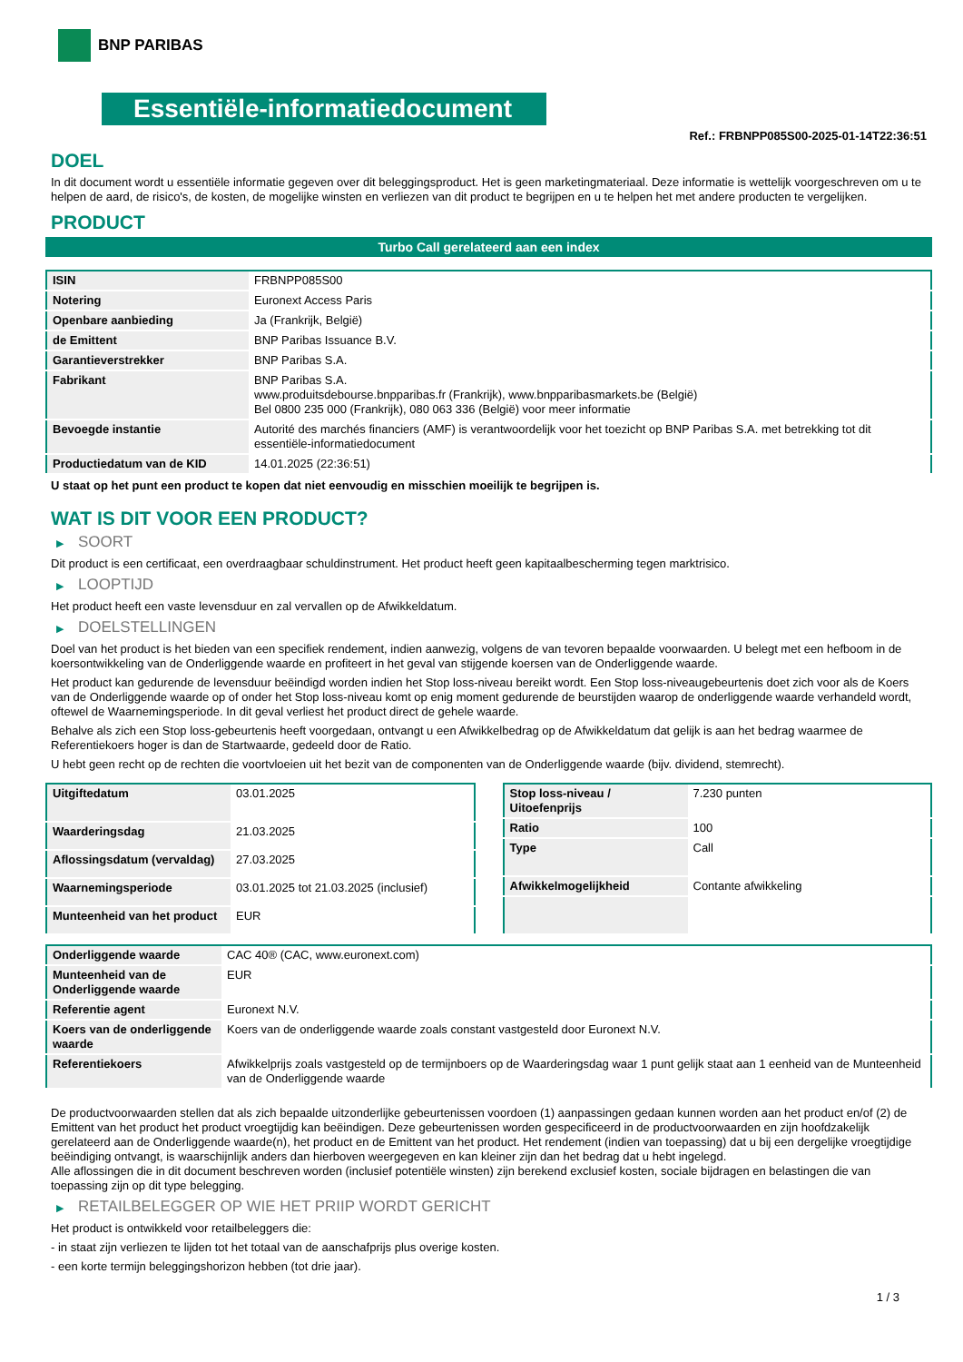BNP PARIBAS
Essentiële-informatiedocument
Ref.: FRBNPP085S00-2025-01-14T22:36:51
DOEL
In dit document wordt u essentiële informatie gegeven over dit beleggingsproduct. Het is geen marketingmateriaal. Deze informatie is wettelijk voorgeschreven om u te helpen de aard, de risico's, de kosten, de mogelijke winsten en verliezen van dit product te begrijpen en u te helpen het met andere producten te vergelijken.
PRODUCT
Turbo Call gerelateerd aan een index
| ISIN | FRBNPP085S00 |
| Notering | Euronext Access Paris |
| Openbare aanbieding | Ja (Frankrijk, België) |
| de Emittent | BNP Paribas Issuance B.V. |
| Garantieverstrekker | BNP Paribas S.A. |
| Fabrikant | BNP Paribas S.A. www.produitsdebourse.bnpparibas.fr (Frankrijk), www.bnpparibasmarkets.be (België) Bel 0800 235 000 (Frankrijk), 080 063 336 (België) voor meer informatie |
| Bevoegde instantie | Autorité des marchés financiers (AMF) is verantwoordelijk voor het toezicht op BNP Paribas S.A. met betrekking tot dit essentiële-informatiedocument |
| Productiedatum van de KID | 14.01.2025 (22:36:51) |
U staat op het punt een product te kopen dat niet eenvoudig en misschien moeilijk te begrijpen is.
WAT IS DIT VOOR EEN PRODUCT?
▶ SOORT
Dit product is een certificaat, een overdraagbaar schuldinstrument. Het product heeft geen kapitaalbescherming tegen marktrisico.
▶ LOOPTIJD
Het product heeft een vaste levensduur en zal vervallen op de Afwikkeldatum.
▶ DOELSTELLINGEN
Doel van het product is het bieden van een specifiek rendement, indien aanwezig, volgens de van tevoren bepaalde voorwaarden. U belegt met een hefboom in de koersontwikkeling van de Onderliggende waarde en profiteert in het geval van stijgende koersen van de Onderliggende waarde.
Het product kan gedurende de levensduur beëindigd worden indien het Stop loss-niveau bereikt wordt. Een Stop loss-niveaugebeurtenis doet zich voor als de Koers van de Onderliggende waarde op of onder het Stop loss-niveau komt op enig moment gedurende de beurstijden waarop de onderliggende waarde verhandeld wordt, oftewel de Waarnemingsperiode. In dit geval verliest het product direct de gehele waarde.
Behalve als zich een Stop loss-gebeurtenis heeft voorgedaan, ontvangt u een Afwikkelbedrag op de Afwikkeldatum dat gelijk is aan het bedrag waarmee de Referentiekoers hoger is dan de Startwaarde, gedeeld door de Ratio.
U hebt geen recht op de rechten die voortvloeien uit het bezit van de componenten van de Onderliggende waarde (bijv. dividend, stemrecht).
| Uitgiftedatum | 03.01.2025 |
| Waarderingsdag | 21.03.2025 |
| Aflossingsdatum (vervaldag) | 27.03.2025 |
| Waarnemingsperiode | 03.01.2025 tot 21.03.2025 (inclusief) |
| Munteenheid van het product | EUR |
| Stop loss-niveau / Uitoefenprijs | 7.230 punten |
| Ratio | 100 |
| Type | Call |
| Afwikkelmogelijkheid | Contante afwikkeling |
| Onderliggende waarde | CAC 40® (CAC, www.euronext.com) |
| Munteenheid van de Onderliggende waarde | EUR |
| Referentie agent | Euronext N.V. |
| Koers van de onderliggende waarde | Koers van de onderliggende waarde zoals constant vastgesteld door Euronext N.V. |
| Referentiekoers | Afwikkelprijs zoals vastgesteld op de termijnboers op de Waarderingsdag waar 1 punt gelijk staat aan 1 eenheid van de Munteenheid van de Onderliggende waarde |
De productvoorwaarden stellen dat als zich bepaalde uitzonderlijke gebeurtenissen voordoen (1) aanpassingen gedaan kunnen worden aan het product en/of (2) de Emittent van het product het product vroegtijdig kan beëindigen. Deze gebeurtenissen worden gespecificeerd in de productvoorwaarden en zijn hoofdzakelijk gerelateerd aan de Onderliggende waarde(n), het product en de Emittent van het product. Het rendement (indien van toepassing) dat u bij een dergelijke vroegtijdige beëindiging ontvangt, is waarschijnlijk anders dan hierboven weergegeven en kan kleiner zijn dan het bedrag dat u hebt ingelegd.
Alle aflossingen die in dit document beschreven worden (inclusief potentiële winsten) zijn berekend exclusief kosten, sociale bijdragen en belastingen die van toepassing zijn op dit type belegging.
▶ RETAILBELEGGER OP WIE HET PRIIP WORDT GERICHT
Het product is ontwikkeld voor retailbeleggers die:
- in staat zijn verliezen te lijden tot het totaal van de aanschafprijs plus overige kosten.
- een korte termijn beleggingshorizon hebben (tot drie jaar).
1 / 3